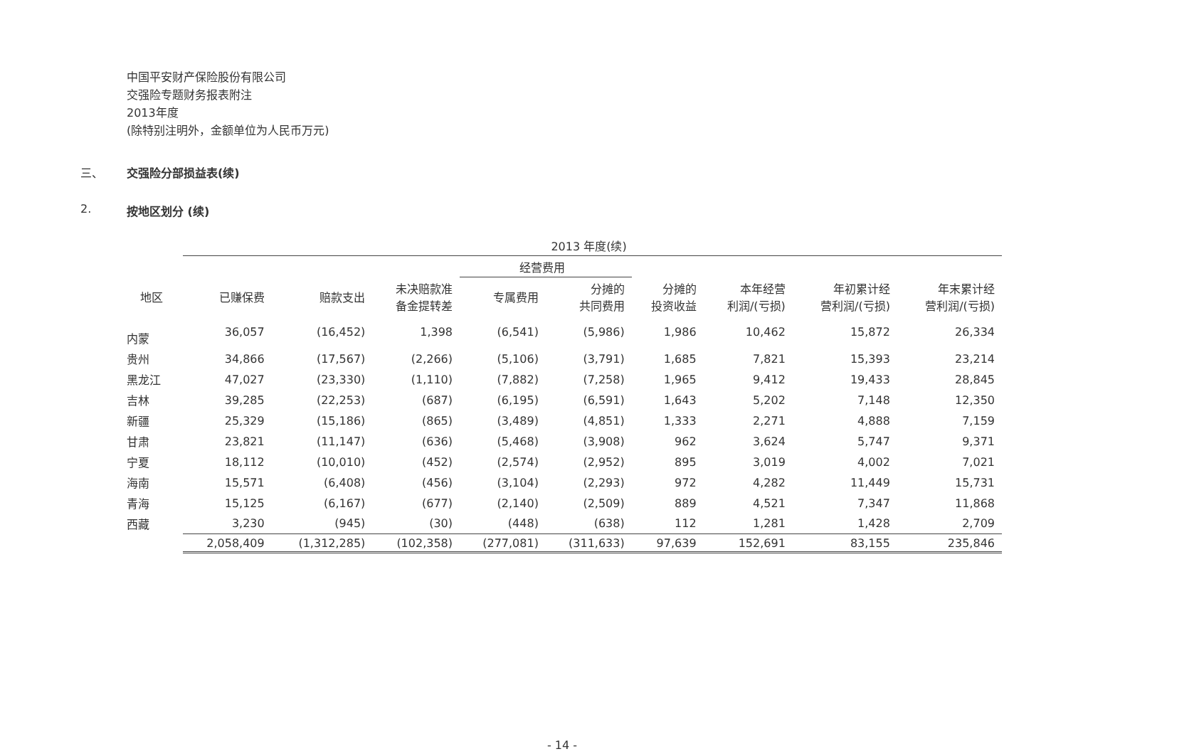中国平安财产保险股份有限公司
交强险专题财务报表附注
2013年度
(除特别注明外，金额单位为人民币万元)
三、 交强险分部损益表(续)
2. 按地区划分 (续)
| | 2013 年度(续) | | | | | | | | |
| --- | --- | --- | --- | --- | --- | --- | --- | --- | --- |
| | | | | 经营费用 | | | | | |
| 地区 | 已赚保费 | 赔款支出 | 未决赔款准 备金提转差 | 专属费用 | 分摊的 共同费用 | 分摊的 投资收益 | 本年经营 利润/(亏损) | 年初累计经 营利润/(亏损) | 年末累计经 营利润/(亏损) |
| 内蒙 | 36,057 | (16,452) | 1,398 | (6,541) | (5,986) | 1,986 | 10,462 | 15,872 | 26,334 |
| 贵州 | 34,866 | (17,567) | (2,266) | (5,106) | (3,791) | 1,685 | 7,821 | 15,393 | 23,214 |
| 黑龙江 | 47,027 | (23,330) | (1,110) | (7,882) | (7,258) | 1,965 | 9,412 | 19,433 | 28,845 |
| 吉林 | 39,285 | (22,253) | (687) | (6,195) | (6,591) | 1,643 | 5,202 | 7,148 | 12,350 |
| 新疆 | 25,329 | (15,186) | (865) | (3,489) | (4,851) | 1,333 | 2,271 | 4,888 | 7,159 |
| 甘肃 | 23,821 | (11,147) | (636) | (5,468) | (3,908) | 962 | 3,624 | 5,747 | 9,371 |
| 宁夏 | 18,112 | (10,010) | (452) | (2,574) | (2,952) | 895 | 3,019 | 4,002 | 7,021 |
| 海南 | 15,571 | (6,408) | (456) | (3,104) | (2,293) | 972 | 4,282 | 11,449 | 15,731 |
| 青海 | 15,125 | (6,167) | (677) | (2,140) | (2,509) | 889 | 4,521 | 7,347 | 11,868 |
| 西藏 | 3,230 | (945) | (30) | (448) | (638) | 112 | 1,281 | 1,428 | 2,709 |
| | 2,058,409 | (1,312,285) | (102,358) | (277,081) | (311,633) | 97,639 | 152,691 | 83,155 | 235,846 |
- 14 -